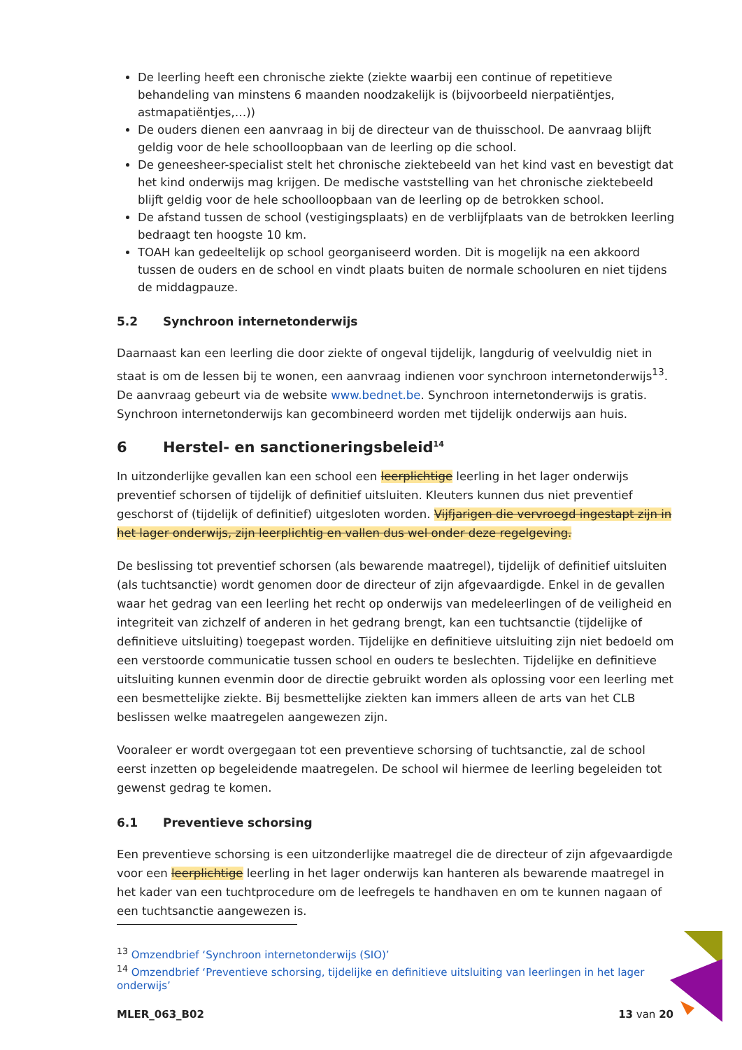De leerling heeft een chronische ziekte (ziekte waarbij een continue of repetitieve behandeling van minstens 6 maanden noodzakelijk is (bijvoorbeeld nierpatiëntjes, astmapatiëntjes,…))
De ouders dienen een aanvraag in bij de directeur van de thuisschool. De aanvraag blijft geldig voor de hele schoolloopbaan van de leerling op die school.
De geneesheer-specialist stelt het chronische ziektebeeld van het kind vast en bevestigt dat het kind onderwijs mag krijgen. De medische vaststelling van het chronische ziektebeeld blijft geldig voor de hele schoolloopbaan van de leerling op de betrokken school.
De afstand tussen de school (vestigingsplaats) en de verblijfplaats van de betrokken leerling bedraagt ten hoogste 10 km.
TOAH kan gedeeltelijk op school georganiseerd worden. Dit is mogelijk na een akkoord tussen de ouders en de school en vindt plaats buiten de normale schooluren en niet tijdens de middagpauze.
5.2 Synchroon internetonderwijs
Daarnaast kan een leerling die door ziekte of ongeval tijdelijk, langdurig of veelvuldig niet in staat is om de lessen bij te wonen, een aanvraag indienen voor synchroon internetonderwijs<sup>13</sup>. De aanvraag gebeurt via de website www.bednet.be. Synchroon internetonderwijs is gratis. Synchroon internetonderwijs kan gecombineerd worden met tijdelijk onderwijs aan huis.
6 Herstel- en sanctioneringsbeleid<sup>14</sup>
In uitzonderlijke gevallen kan een school een leerplichtige leerling in het lager onderwijs preventief schorsen of tijdelijk of definitief uitsluiten. Kleuters kunnen dus niet preventief geschorst of (tijdelijk of definitief) uitgesloten worden. Vijfjarigen die vervroegd ingestapt zijn in het lager onderwijs, zijn leerplichtig en vallen dus wel onder deze regelgeving.
De beslissing tot preventief schorsen (als bewarende maatregel), tijdelijk of definitief uitsluiten (als tuchtsanctie) wordt genomen door de directeur of zijn afgevaardigde. Enkel in de gevallen waar het gedrag van een leerling het recht op onderwijs van medeleerlingen of de veiligheid en integriteit van zichzelf of anderen in het gedrang brengt, kan een tuchtsanctie (tijdelijke of definitieve uitsluiting) toegepast worden. Tijdelijke en definitieve uitsluiting zijn niet bedoeld om een verstoorde communicatie tussen school en ouders te beslechten. Tijdelijke en definitieve uitsluiting kunnen evenmin door de directie gebruikt worden als oplossing voor een leerling met een besmettelijke ziekte. Bij besmettelijke ziekten kan immers alleen de arts van het CLB beslissen welke maatregelen aangewezen zijn.
Vooraleer er wordt overgegaan tot een preventieve schorsing of tuchtsanctie, zal de school eerst inzetten op begeleidende maatregelen. De school wil hiermee de leerling begeleiden tot gewenst gedrag te komen.
6.1 Preventieve schorsing
Een preventieve schorsing is een uitzonderlijke maatregel die de directeur of zijn afgevaardigde voor een leerplichtige leerling in het lager onderwijs kan hanteren als bewarende maatregel in het kader van een tuchtprocedure om de leefregels te handhaven en om te kunnen nagaan of een tuchtsanctie aangewezen is.
<sup>13</sup> Omzendbrief ‘Synchroon internetonderwijs (SIO)’
<sup>14</sup> Omzendbrief ‘Preventieve schorsing, tijdelijke en definitieve uitsluiting van leerlingen in het lager onderwijs’
MLER_063_B02 13 van 20